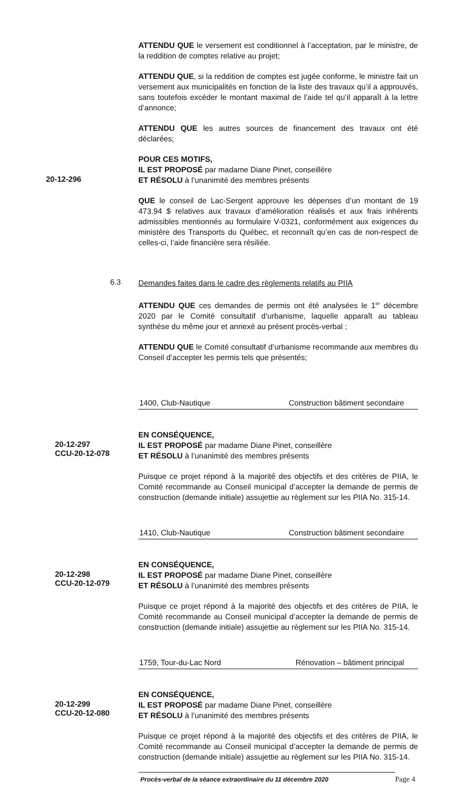ATTENDU QUE le versement est conditionnel à l’acceptation, par le ministre, de la reddition de comptes relative au projet;
ATTENDU QUE, si la reddition de comptes est jugée conforme, le ministre fait un versement aux municipalités en fonction de la liste des travaux qu’il a approuvés, sans toutefois excéder le montant maximal de l’aide tel qu’il apparaît à la lettre d’annonce;
ATTENDU QUE les autres sources de financement des travaux ont été déclarées;
20-12-296
POUR CES MOTIFS,
IL EST PROPOSÉ par madame Diane Pinet, conseillère
ET RÉSOLU à l’unanimité des membres présents
QUE le conseil de Lac-Sergent approuve les dépenses d’un montant de 19 473.94 $ relatives aux travaux d’amélioration réalisés et aux frais inhérents admissibles mentionnés au formulaire V-0321, conformément aux exigences du ministère des Transports du Québec, et reconnaît qu’en cas de non-respect de celles-ci, l’aide financière sera résiliée.
6.3
Demandes faites dans le cadre des règlements relatifs au PIIA
ATTENDU QUE ces demandes de permis ont été analysées le 1<sup>er</sup> décembre 2020 par le Comité consultatif d’urbanisme, laquelle apparaît au tableau synthèse du même jour et annexé au présent procès-verbal ;
ATTENDU QUE le Comité consultatif d’urbanisme recommande aux membres du Conseil d’accepter les permis tels que présentés;
1400, Club-Nautique Construction bâtiment secondaire
20-12-297
CCU-20-12-078
EN CONSÉQUENCE,
IL EST PROPOSÉ par madame Diane Pinet, conseillère
ET RÉSOLU à l’unanimité des membres présents
Puisque ce projet répond à la majorité des objectifs et des critères de PIIA, le Comité recommande au Conseil municipal d’accepter la demande de permis de construction (demande initiale) assujettie au règlement sur les PIIA No. 315-14.
1410, Club-Nautique Construction bâtiment secondaire
20-12-298
CCU-20-12-079
EN CONSÉQUENCE,
IL EST PROPOSÉ par madame Diane Pinet, conseillère
ET RÉSOLU à l’unanimité des membres présents
Puisque ce projet répond à la majorité des objectifs et des critères de PIIA, le Comité recommande au Conseil municipal d’accepter la demande de permis de construction (demande initiale) assujettie au règlement sur les PIIA No. 315-14.
1759, Tour-du-Lac Nord Rénovation – bâtiment principal
20-12-299
CCU-20-12-080
EN CONSÉQUENCE,
IL EST PROPOSÉ par madame Diane Pinet, conseillère
ET RÉSOLU à l’unanimité des membres présents
Puisque ce projet répond à la majorité des objectifs et des critères de PIIA, le Comité recommande au Conseil municipal d’accepter la demande de permis de construction (demande initiale) assujettie au règlement sur les PIIA No. 315-14.
Procès-verbal de la séance extraordinaire du 11 décembre 2020
Page 4